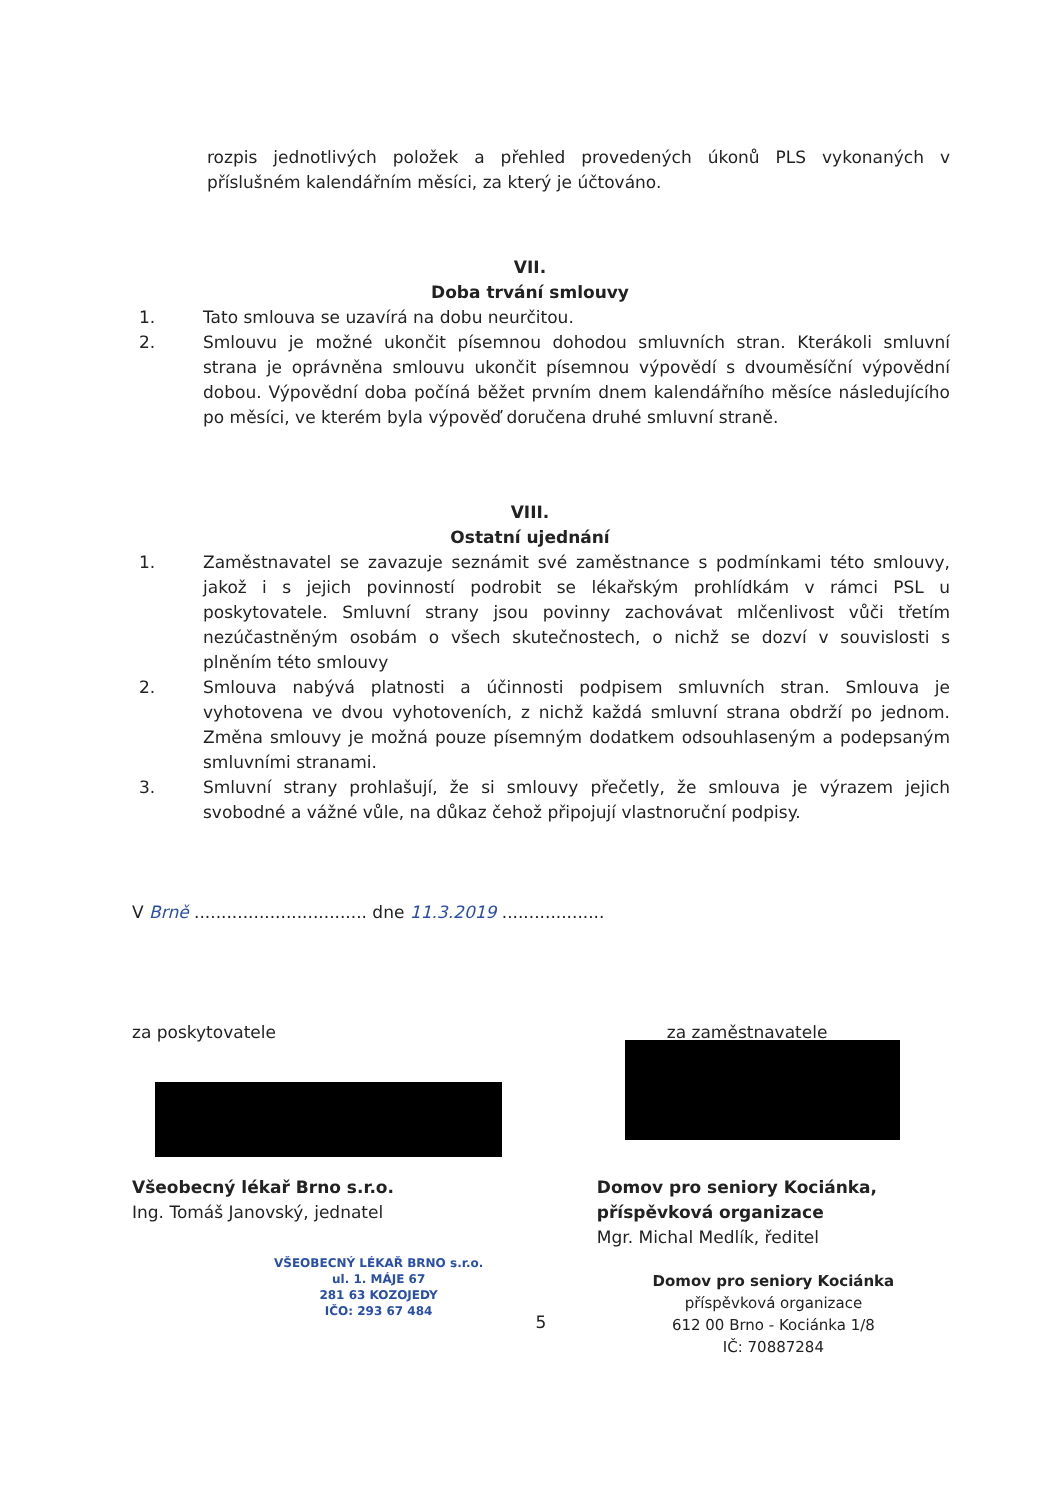rozpis jednotlivých položek a přehled provedených úkonů PLS vykonaných v příslušném kalendářním měsíci, za který je účtováno.
VII.
Doba trvání smlouvy
1. Tato smlouva se uzavírá na dobu neurčitou.
2. Smlouvu je možné ukončit písemnou dohodou smluvních stran. Kterákoli smluvní strana je oprávněna smlouvu ukončit písemnou výpovědí s dvouměsíční výpovědní dobou. Výpovědní doba počíná běžet prvním dnem kalendářního měsíce následujícího po měsíci, ve kterém byla výpověď doručena druhé smluvní straně.
VIII.
Ostatní ujednání
1. Zaměstnavatel se zavazuje seznámit své zaměstnance s podmínkami této smlouvy, jakož i s jejich povinností podrobit se lékařským prohlídkám v rámci PSL u poskytovatele. Smluvní strany jsou povinny zachovávat mlčenlivost vůči třetím nezúčastněným osobám o všech skutečnostech, o nichž se dozví v souvislosti s plněním této smlouvy
2. Smlouva nabývá platnosti a účinnosti podpisem smluvních stran. Smlouva je vyhotovena ve dvou vyhotoveních, z nichž každá smluvní strana obdrží po jednom. Změna smlouvy je možná pouze písemným dodatkem odsouhlaseným a podepsaným smluvními stranami.
3. Smluvní strany prohlašují, že si smlouvy přečetly, že smlouva je výrazem jejich svobodné a vážné vůle, na důkaz čehož připojují vlastnoruční podpisy.
V Brně ................................ dne 11.3.2019 ...................
za poskytovatele
Všeobecný lékař Brno s.r.o.
Ing. Tomáš Janovský, jednatel
VŠEOBECNÝ LÉKAŘ BRNO s.r.o.
ul. 1. MÁJE 67
281 63 KOZOJEDY
IČO: 293 67 484
5
za zaměstnavatele
Domov pro seniory Kociánka,
příspěvková organizace
Mgr. Michal Medlík, ředitel
Domov pro seniory Kociánka
příspěvková organizace
612 00 Brno - Kociánka 1/8
IČ: 70887284